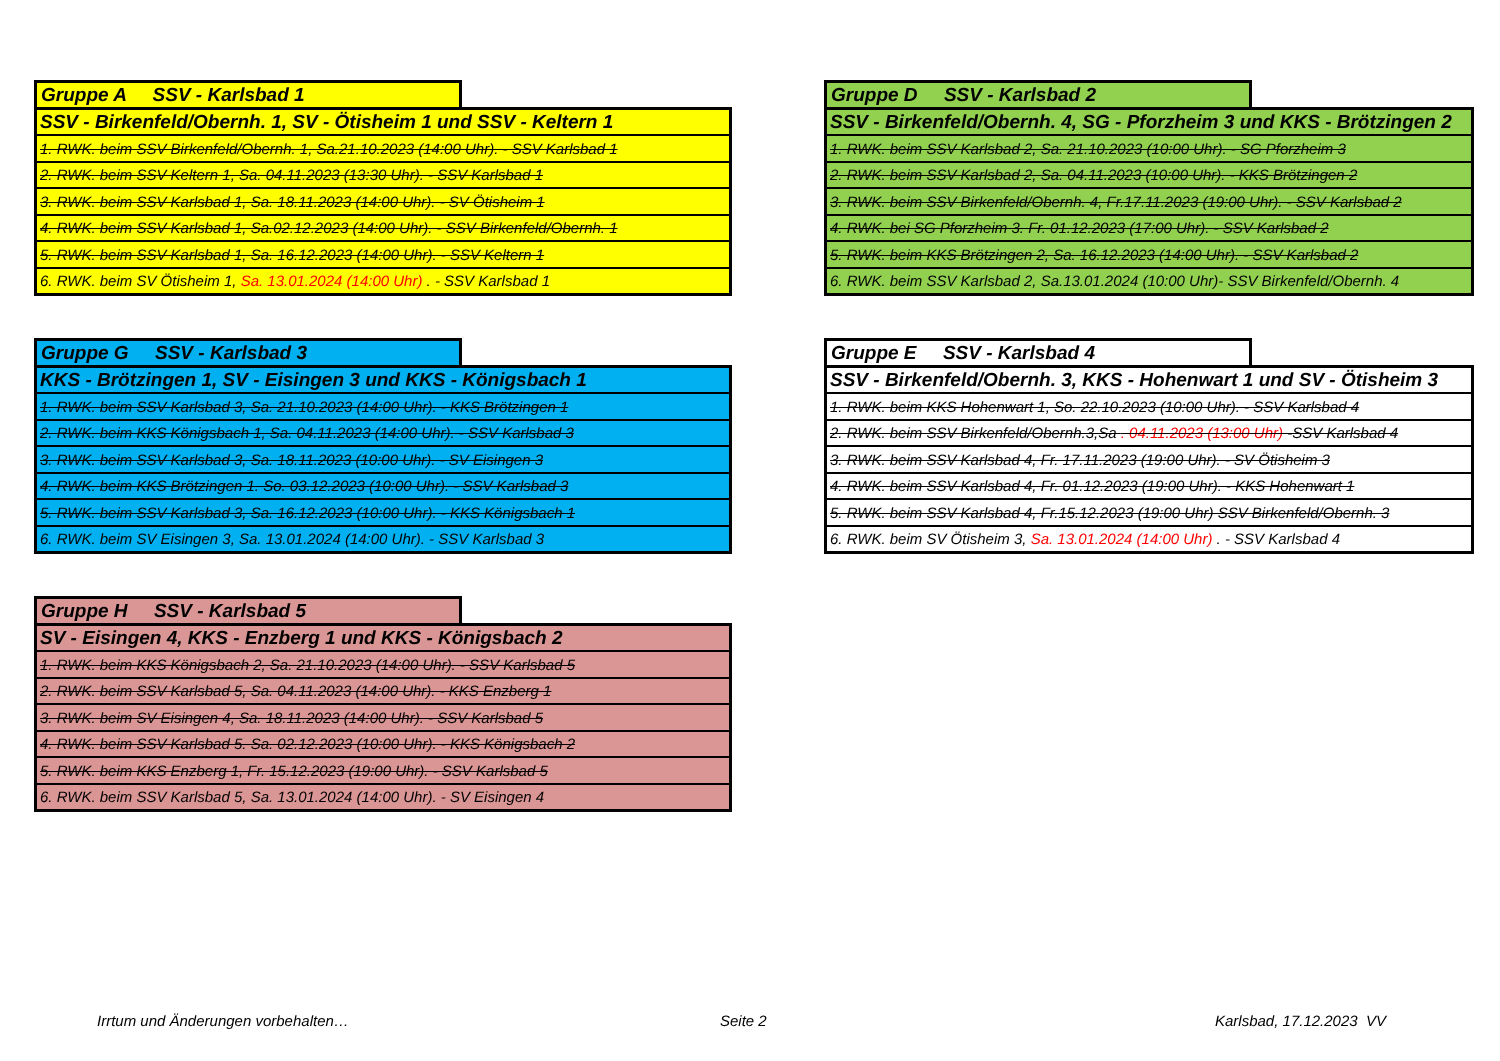Gruppe A SSV - Karlsbad 1
| SSV - Birkenfeld/Obernh. 1, SV - Ötisheim 1 und SSV - Keltern 1 |
| 1. RWK. beim SSV Birkenfeld/Obernh. 1, Sa.21.10.2023 (14:00 Uhr). - SSV Karlsbad 1 |
| 2. RWK. beim SSV Keltern 1, Sa. 04.11.2023 (13:30 Uhr). - SSV Karlsbad 1 |
| 3. RWK. beim SSV Karlsbad 1, Sa. 18.11.2023 (14:00 Uhr). - SV Ötisheim 1 |
| 4. RWK. beim SSV Karlsbad 1, Sa.02.12.2023 (14:00 Uhr). - SSV Birkenfeld/Obernh. 1 |
| 5. RWK. beim SSV Karlsbad 1, Sa. 16.12.2023 (14:00 Uhr). - SSV Keltern 1 |
| 6. RWK. beim SV Ötisheim 1, Sa. 13.01.2024 (14:00 Uhr) . - SSV Karlsbad 1 |
Gruppe D SSV - Karlsbad 2
| SSV - Birkenfeld/Obernh. 4, SG - Pforzheim 3 und KKS - Brötzingen 2 |
| 1. RWK. beim SSV Karlsbad 2, Sa. 21.10.2023 (10:00 Uhr). - SG Pforzheim 3 |
| 2. RWK. beim SSV Karlsbad 2, Sa. 04.11.2023 (10:00 Uhr). - KKS Brötzingen 2 |
| 3. RWK. beim SSV Birkenfeld/Obernh. 4, Fr.17.11.2023 (19:00 Uhr). - SSV Karlsbad 2 |
| 4. RWK. bei SG Pforzheim 3. Fr. 01.12.2023 (17:00 Uhr). - SSV Karlsbad 2 |
| 5. RWK. beim KKS Brötzingen 2, Sa. 16.12.2023 (14:00 Uhr). - SSV Karlsbad 2 |
| 6. RWK. beim SSV Karlsbad 2, Sa.13.01.2024 (10:00 Uhr)- SSV Birkenfeld/Obernh. 4 |
Gruppe G SSV - Karlsbad 3
| KKS - Brötzingen 1, SV - Eisingen 3 und KKS - Königsbach 1 |
| 1. RWK. beim SSV Karlsbad 3, Sa. 21.10.2023 (14:00 Uhr). - KKS Brötzingen 1 |
| 2. RWK. beim KKS Königsbach 1, Sa. 04.11.2023 (14:00 Uhr). - SSV Karlsbad 3 |
| 3. RWK. beim SSV Karlsbad 3, Sa. 18.11.2023 (10:00 Uhr). - SV Eisingen 3 |
| 4. RWK. beim KKS Brötzingen 1. So. 03.12.2023 (10:00 Uhr). - SSV Karlsbad 3 |
| 5. RWK. beim SSV Karlsbad 3, Sa. 16.12.2023 (10:00 Uhr). - KKS Königsbach 1 |
| 6. RWK. beim SV Eisingen 3, Sa. 13.01.2024 (14:00 Uhr). - SSV Karlsbad 3 |
Gruppe E SSV - Karlsbad 4
| SSV - Birkenfeld/Obernh. 3, KKS - Hohenwart 1 und SV - Ötisheim 3 |
| 1. RWK. beim KKS Hohenwart 1, So. 22.10.2023 (10:00 Uhr). - SSV Karlsbad 4 |
| 2. RWK. beim SSV Birkenfeld/Obernh.3,Sa . 04.11.2023 (13:00 Uhr) -SSV Karlsbad 4 |
| 3. RWK. beim SSV Karlsbad 4, Fr. 17.11.2023 (19:00 Uhr). - SV Ötisheim 3 |
| 4. RWK. beim SSV Karlsbad 4, Fr. 01.12.2023 (19:00 Uhr). - KKS Hohenwart 1 |
| 5. RWK. beim SSV Karlsbad 4, Fr.15.12.2023 (19:00 Uhr) SSV Birkenfeld/Obernh. 3 |
| 6. RWK. beim SV Ötisheim 3, Sa. 13.01.2024 (14:00 Uhr) . - SSV Karlsbad 4 |
Gruppe H SSV - Karlsbad 5
| SV - Eisingen 4, KKS - Enzberg 1 und KKS - Königsbach 2 |
| 1. RWK. beim KKS Königsbach 2, Sa. 21.10.2023 (14:00 Uhr). - SSV Karlsbad 5 |
| 2. RWK. beim SSV Karlsbad 5, Sa. 04.11.2023 (14:00 Uhr). - KKS Enzberg 1 |
| 3. RWK. beim SV Eisingen 4, Sa. 18.11.2023 (14:00 Uhr). - SSV Karlsbad 5 |
| 4. RWK. beim SSV Karlsbad 5. Sa. 02.12.2023 (10:00 Uhr). - KKS Königsbach 2 |
| 5. RWK. beim KKS Enzberg 1, Fr. 15.12.2023 (19:00 Uhr). - SSV Karlsbad 5 |
| 6. RWK. beim SSV Karlsbad 5, Sa. 13.01.2024 (14:00 Uhr). - SV Eisingen 4 |
Irrtum und Änderungen vorbehalten…
Seite 2 Karlsbad, 17.12.2023 VV